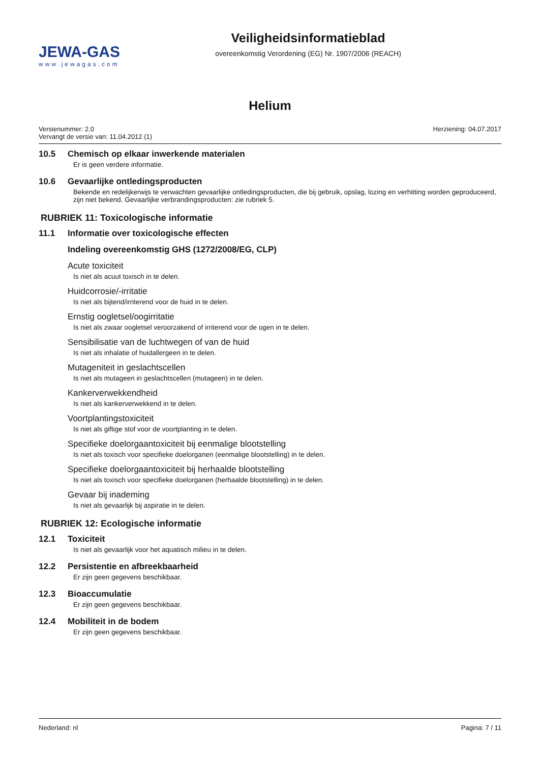JEWA-GAS
www.jewagas.com
Veiligheidsinformatieblad
overeenkomstig Verordening (EG) Nr. 1907/2006 (REACH)
Helium
Versienummer: 2.0
Vervangt de versie van: 11.04.2012 (1)
Herziening: 04.07.2017
10.5 Chemisch op elkaar inwerkende materialen
Er is geen verdere informatie.
10.6 Gevaarlijke ontledingsproducten
Bekende en redelijkerwijs te verwachten gevaarlijke ontledingsproducten, die bij gebruik, opslag, lozing en verhitting worden geproduceerd, zijn niet bekend. Gevaarlijke verbrandingsproducten: zie rubriek 5.
RUBRIEK 11: Toxicologische informatie
11.1 Informatie over toxicologische effecten
Indeling overeenkomstig GHS (1272/2008/EG, CLP)
Acute toxiciteit
Is niet als acuut toxisch in te delen.
Huidcorrosie/-irritatie
Is niet als bijtend/irriterend voor de huid in te delen.
Ernstig oogletsel/oogirritatie
Is niet als zwaar oogletsel veroorzakend of irriterend voor de ogen in te delen.
Sensibilisatie van de luchtwegen of van de huid
Is niet als inhalatie of huidallergeen in te delen.
Mutageniteit in geslachtscellen
Is niet als mutageen in geslachtscellen (mutageen) in te delen.
Kankerverwekkendheid
Is niet als kankerverwekkend in te delen.
Voortplantingstoxiciteit
Is niet als giftige stof voor de voortplanting in te delen.
Specifieke doelorgaantoxiciteit bij eenmalige blootstelling
Is niet als toxisch voor specifieke doelorganen (eenmalige blootstelling) in te delen.
Specifieke doelorgaantoxiciteit bij herhaalde blootstelling
Is niet als toxisch voor specifieke doelorganen (herhaalde blootstelling) in te delen.
Gevaar bij inademing
Is niet als gevaarlijk bij aspiratie in te delen.
RUBRIEK 12: Ecologische informatie
12.1 Toxiciteit
Is niet als gevaarlijk voor het aquatisch milieu in te delen.
12.2 Persistentie en afbreekbaarheid
Er zijn geen gegevens beschikbaar.
12.3 Bioaccumulatie
Er zijn geen gegevens beschikbaar.
12.4 Mobiliteit in de bodem
Er zijn geen gegevens beschikbaar.
Nederland: nl Pagina: 7 / 11